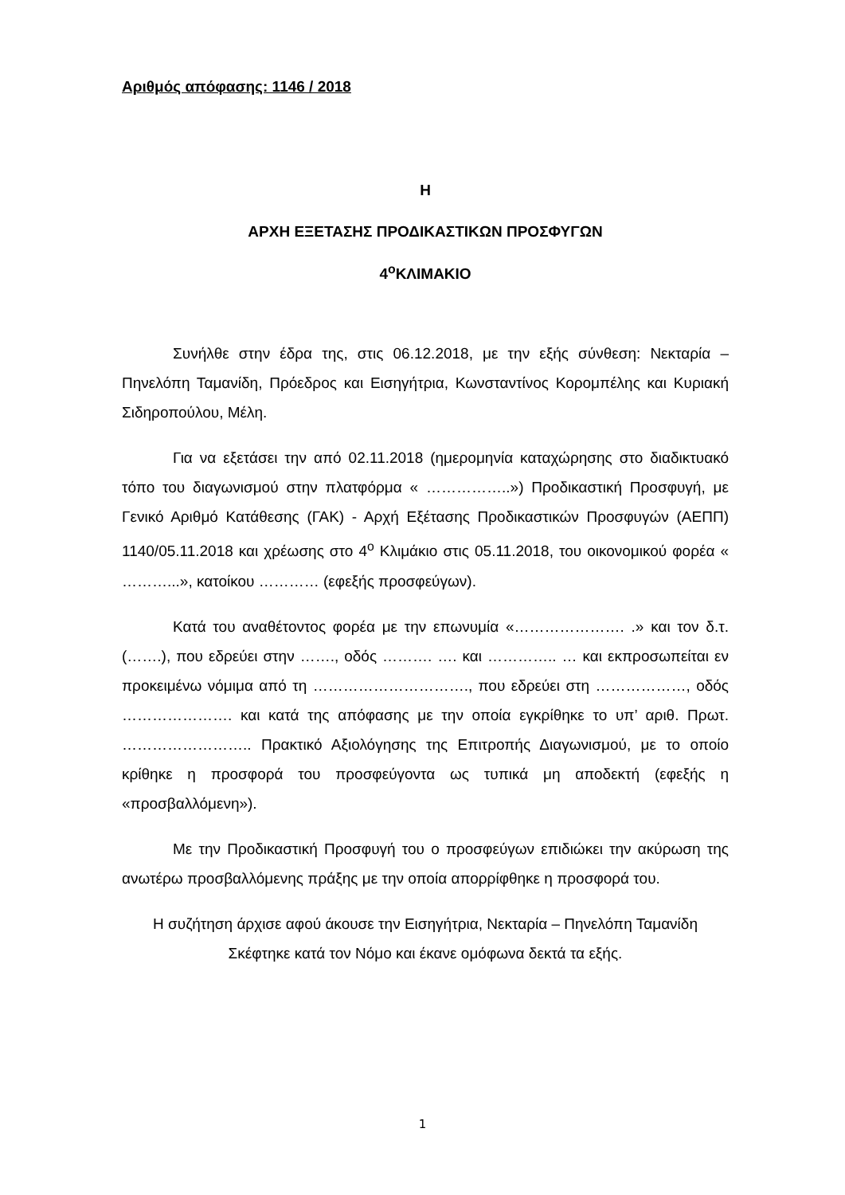Αριθμός απόφασης: 1146 / 2018
Η
ΑΡΧΗ ΕΞΕΤΑΣΗΣ ΠΡΟΔΙΚΑΣΤΙΚΩΝ ΠΡΟΣΦΥΓΩΝ
4<sup>ο</sup>ΚΛΙΜΑΚΙΟ
Συνήλθε στην έδρα της, στις 06.12.2018, με την εξής σύνθεση: Νεκταρία – Πηνελόπη Ταμανίδη, Πρόεδρος και Εισηγήτρια, Κωνσταντίνος Κορομπέλης και Κυριακή Σιδηροπούλου, Μέλη.
Για να εξετάσει την από 02.11.2018 (ημερομηνία καταχώρησης στο διαδικτυακό τόπο του διαγωνισμού στην πλατφόρμα « ……………..») Προδικαστική Προσφυγή, με Γενικό Αριθμό Κατάθεσης (ΓΑΚ) - Αρχή Εξέτασης Προδικαστικών Προσφυγών (ΑΕΠΠ) 1140/05.11.2018 και χρέωσης στο 4<sup>ο</sup> Κλιμάκιο στις 05.11.2018, του οικονομικού φορέα « ………...», κατοίκου ………… (εφεξής προσφεύγων).
Κατά του αναθέτοντος φορέα με την επωνυμία «…………………. .» και τον δ.τ. (…….), που εδρεύει στην ……., οδός ………. …. και ………….. … και εκπροσωπείται εν προκειμένω νόμιμα από τη …………………………., που εδρεύει στη ………………, οδός …………………. και κατά της απόφασης με την οποία εγκρίθηκε το υπ’ αριθ. Πρωτ. …………………….. Πρακτικό Αξιολόγησης της Επιτροπής Διαγωνισμού, με το οποίο κρίθηκε η προσφορά του προσφεύγοντα ως τυπικά μη αποδεκτή (εφεξής η «προσβαλλόμενη»).
Με την Προδικαστική Προσφυγή του ο προσφεύγων επιδιώκει την ακύρωση της ανωτέρω προσβαλλόμενης πράξης με την οποία απορρίφθηκε η προσφορά του.
Η συζήτηση άρχισε αφού άκουσε την Εισηγήτρια, Νεκταρία – Πηνελόπη Ταμανίδη
Σκέφτηκε κατά τον Νόμο και έκανε ομόφωνα δεκτά τα εξής.
1